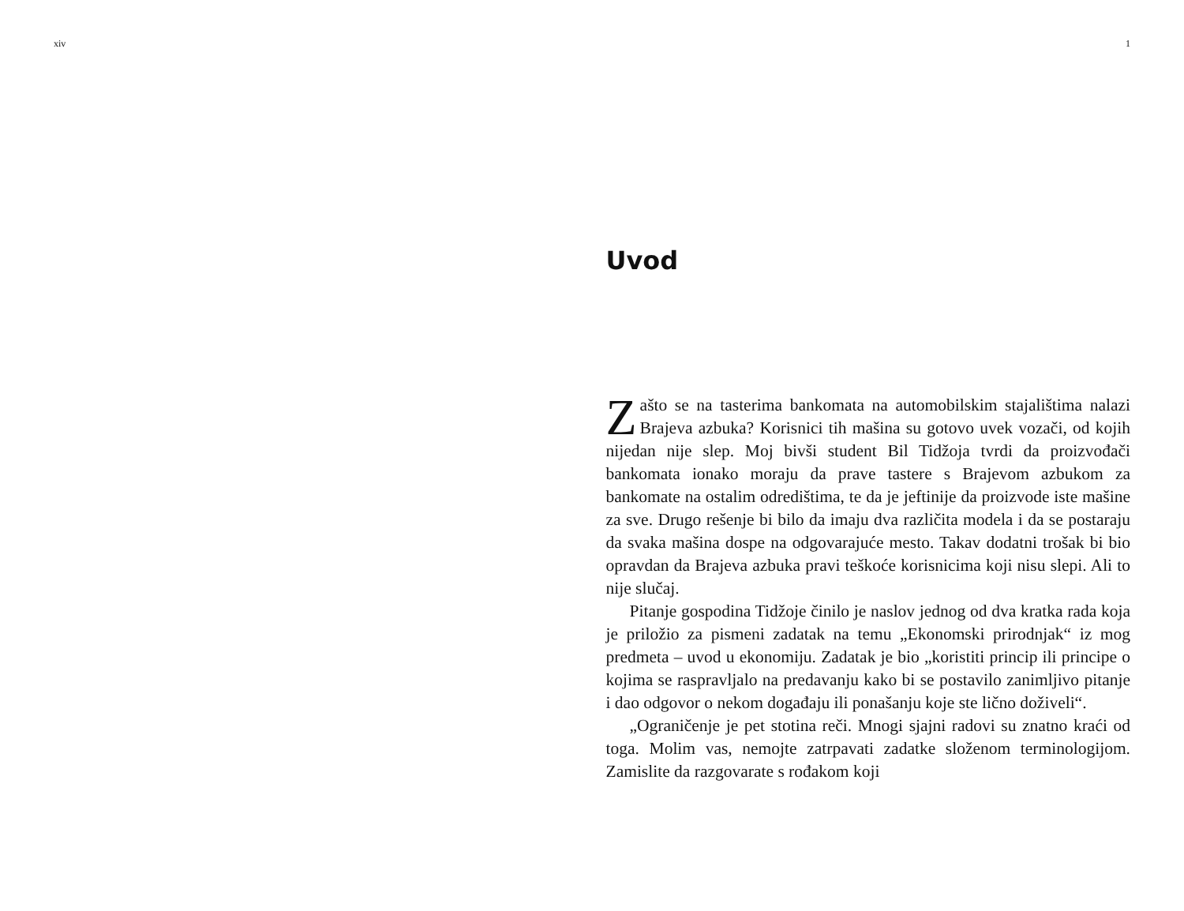xiv 1
Uvod
Zašto se na tasterima bankomata na automobilskim stajalištima nalazi Brajeva azbuka? Korisnici tih mašina su gotovo uvek vozači, od kojih nijedan nije slep. Moj bivši student Bil Tidžoja tvrdi da proizvođači bankomata ionako moraju da prave tastere s Brajevom azbukom za bankomate na ostalim odredištima, te da je jeftinije da proizvode iste mašine za sve. Drugo rešenje bi bilo da imaju dva različita modela i da se postaraju da svaka mašina dospe na odgovarajuće mesto. Takav dodatni trošak bi bio opravdan da Brajeva azbuka pravi teškoće korisnicima koji nisu slepi. Ali to nije slučaj.
Pitanje gospodina Tidžoje činilo je naslov jednog od dva kratka rada koja je priložio za pismeni zadatak na temu „Ekonomski prirodnjak“ iz mog predmeta – uvod u ekonomiju. Zadatak je bio „koristiti princip ili principe o kojima se raspravljalo na predavanju kako bi se postavilo zanimljivo pitanje i dao odgovor o nekom događaju ili ponašanju koje ste lično doživeli“.
„Ograničenje je pet stotina reči. Mnogi sjajni radovi su znatno kraći od toga. Molim vas, nemojte zatrpavati zadatke složenom terminologijom. Zamislite da razgovarate s rođakom koji